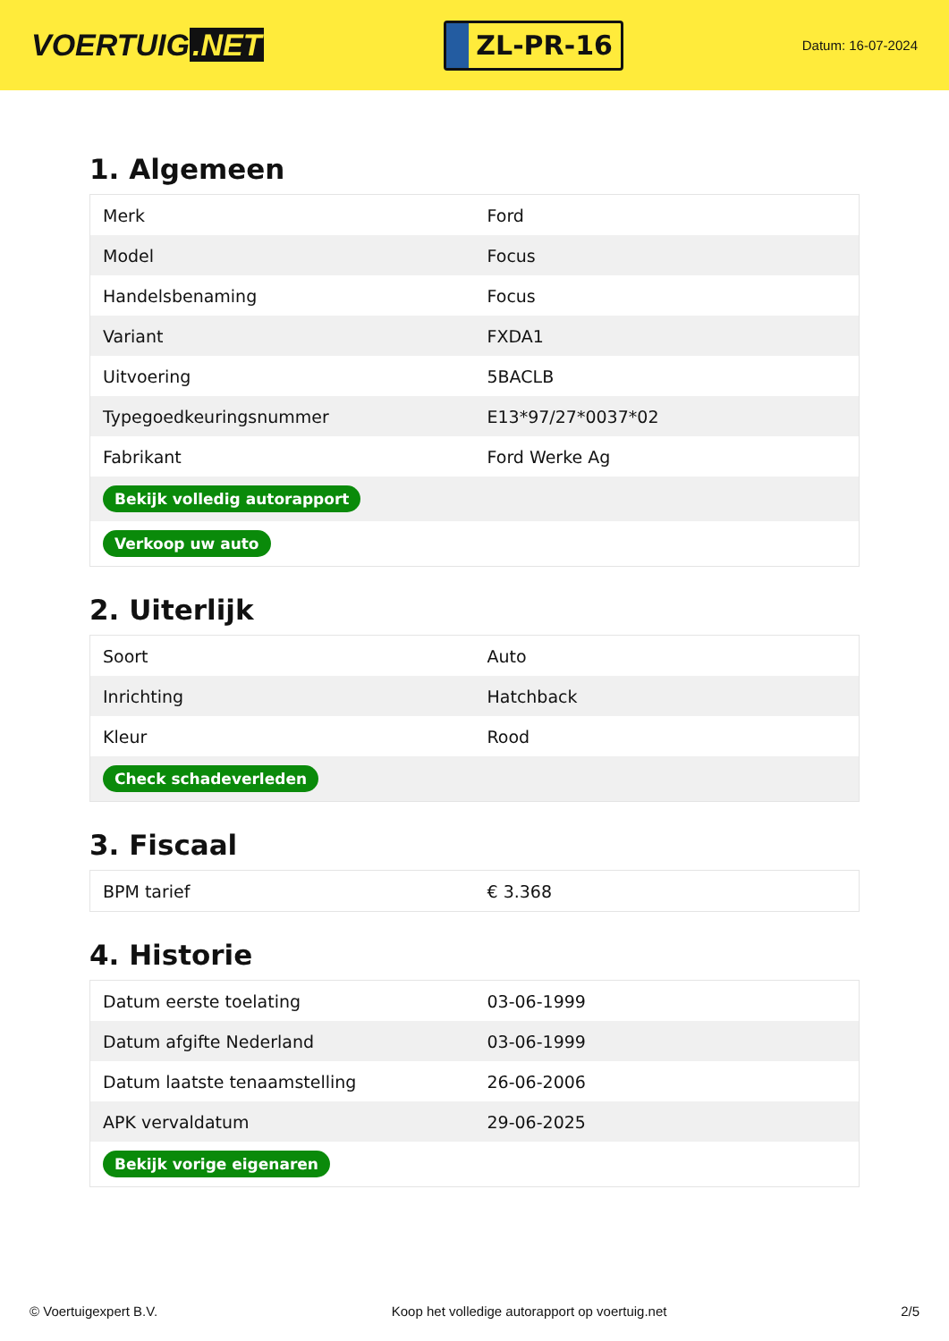VOERTUIG.NET
ZL-PR-16
Datum: 16-07-2024
1. Algemeen
| Merk | Ford |
| Model | Focus |
| Handelsbenaming | Focus |
| Variant | FXDA1 |
| Uitvoering | 5BACLB |
| Typegoedkeuringsnummer | E13*97/27*0037*02 |
| Fabrikant | Ford Werke Ag |
| Bekijk volledig autorapport | |
| Verkoop uw auto | |
2. Uiterlijk
| Soort | Auto |
| Inrichting | Hatchback |
| Kleur | Rood |
| Check schadeverleden | |
3. Fiscaal
| BPM tarief | € 3.368 |
4. Historie
| Datum eerste toelating | 03-06-1999 |
| Datum afgifte Nederland | 03-06-1999 |
| Datum laatste tenaamstelling | 26-06-2006 |
| APK vervaldatum | 29-06-2025 |
| Bekijk vorige eigenaren | |
© Voertuigexpert B.V. Koop het volledige autorapport op voertuig.net 2/5